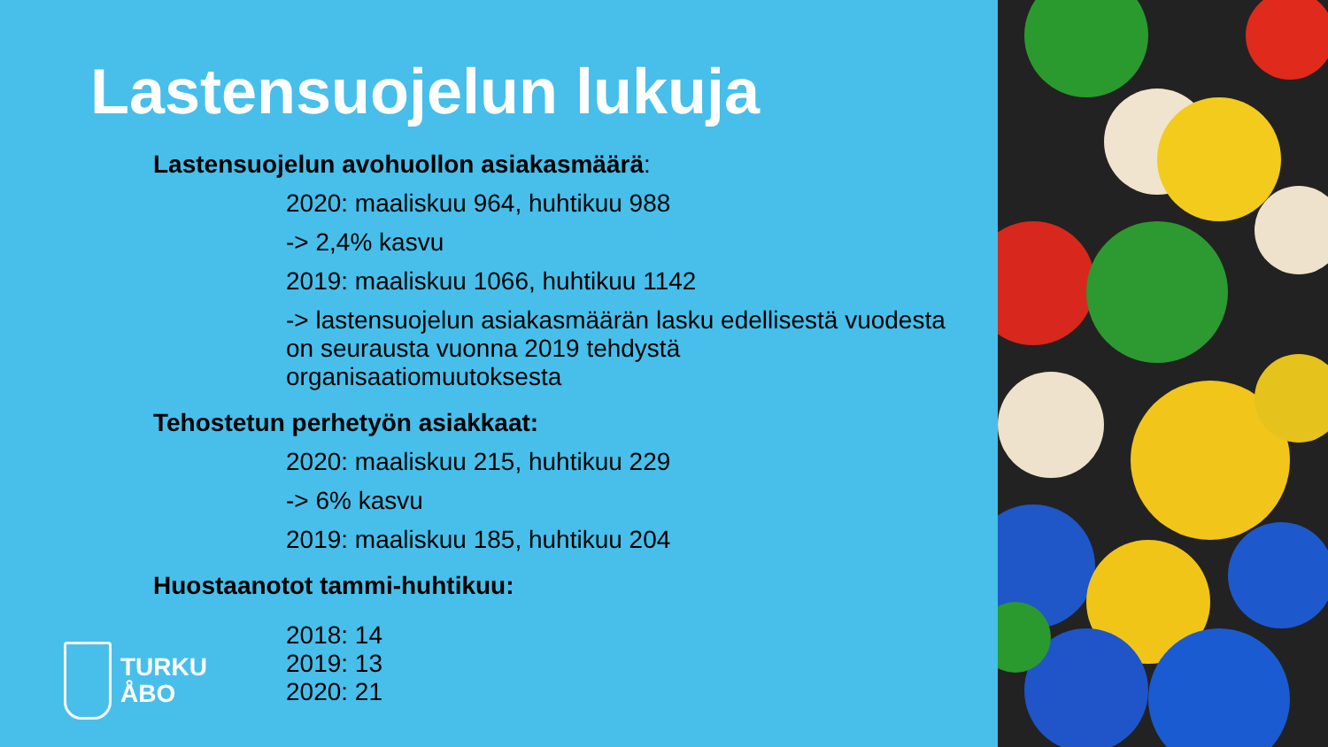Lastensuojelun lukuja
Lastensuojelun avohuollon asiakasmäärä:
2020: maaliskuu 964, huhtikuu 988
-> 2,4% kasvu
2019: maaliskuu 1066, huhtikuu 1142
-> lastensuojelun asiakasmäärän lasku edellisestä vuodesta on seurausta vuonna 2019 tehdystä organisaatiomuutoksesta
Tehostetun perhetyön asiakkaat:
2020: maaliskuu 215, huhtikuu 229
-> 6% kasvu
2019: maaliskuu 185, huhtikuu 204
Huostaanotot tammi-huhtikuu:
2018: 14
2019: 13
2020: 21
TURKU
ÅBO